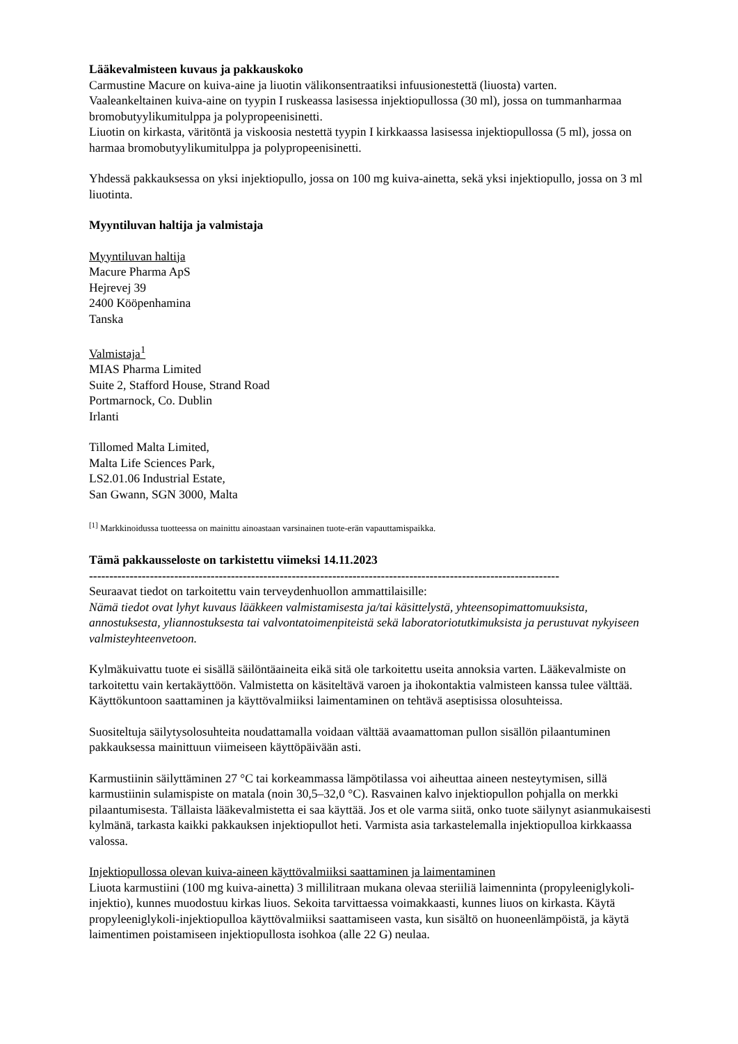Lääkevalmisteen kuvaus ja pakkauskoko
Carmustine Macure on kuiva-aine ja liuotin välikonsentraatiksi infuusionestettä (liuosta) varten.
Vaaleankeltainen kuiva-aine on tyypin I ruskeassa lasisessa injektiopullossa (30 ml), jossa on tummanharmaa bromobutyylikumitulppa ja polypropeenisinetti.
Liuotin on kirkasta, väritöntä ja viskoosia nestettä tyypin I kirkkaassa lasisessa injektiopullossa (5 ml), jossa on harmaa bromobutyylikumitulppa ja polypropeenisinetti.
Yhdessä pakkauksessa on yksi injektiopullo, jossa on 100 mg kuiva-ainetta, sekä yksi injektiopullo, jossa on 3 ml liuotinta.
Myyntiluvan haltija ja valmistaja
Myyntiluvan haltija
Macure Pharma ApS
Hejrevej 39
2400 Kööpenhamina
Tanska
Valmistaja<sup>1</sup>
MIAS Pharma Limited
Suite 2, Stafford House, Strand Road
Portmarnock, Co. Dublin
Irlanti
Tillomed Malta Limited,
Malta Life Sciences Park,
LS2.01.06 Industrial Estate,
San Gwann, SGN 3000, Malta
<sup>[1]</sup> Markkinoidussa tuotteessa on mainittu ainoastaan varsinainen tuote-erän vapauttamispaikka.
Tämä pakkausseloste on tarkistettu viimeksi 14.11.2023
--------------------------------------------------------------------------------------------------------------------
Seuraavat tiedot on tarkoitettu vain terveydenhuollon ammattilaisille:
Nämä tiedot ovat lyhyt kuvaus lääkkeen valmistamisesta ja/tai käsittelystä, yhteensopimattomuuksista, annostuksesta, yliannostuksesta tai valvontatoimenpiteistä sekä laboratoriotutkimuksista ja perustuvat nykyiseen valmisteyhteenvetoon.
Kylmäkuivattu tuote ei sisällä säilöntäaineita eikä sitä ole tarkoitettu useita annoksia varten. Lääkevalmiste on tarkoitettu vain kertakäyttöön. Valmistetta on käsiteltävä varoen ja ihokontaktia valmisteen kanssa tulee välttää. Käyttökuntoon saattaminen ja käyttövalmiiksi laimentaminen on tehtävä aseptisissa olosuhteissa.
Suositeltuja säilytysolosuhteita noudattamalla voidaan välttää avaamattoman pullon sisällön pilaantuminen pakkauksessa mainittuun viimeiseen käyttöpäivään asti.
Karmustiinin säilyttäminen 27 °C tai korkeammassa lämpötilassa voi aiheuttaa aineen nesteytymisen, sillä karmustiinin sulamispiste on matala (noin 30,5–32,0 °C). Rasvainen kalvo injektiopullon pohjalla on merkki pilaantumisesta. Tällaista lääkevalmistetta ei saa käyttää. Jos et ole varma siitä, onko tuote säilynyt asianmukaisesti kylmänä, tarkasta kaikki pakkauksen injektiopullot heti. Varmista asia tarkastelemalla injektiopulloa kirkkaassa valossa.
Injektiopullossa olevan kuiva-aineen käyttövalmiiksi saattaminen ja laimentaminen
Liuota karmustiini (100 mg kuiva-ainetta) 3 millilitraan mukana olevaa steriiliä laimenninta (propyleeniglykoli-injektio), kunnes muodostuu kirkas liuos. Sekoita tarvittaessa voimakkaasti, kunnes liuos on kirkasta. Käytä propyleeniglykoli-injektiopulloa käyttövalmiiksi saattamiseen vasta, kun sisältö on huoneenlämpöistä, ja käytä laimentimen poistamiseen injektiopullosta isohkoa (alle 22 G) neulaa.